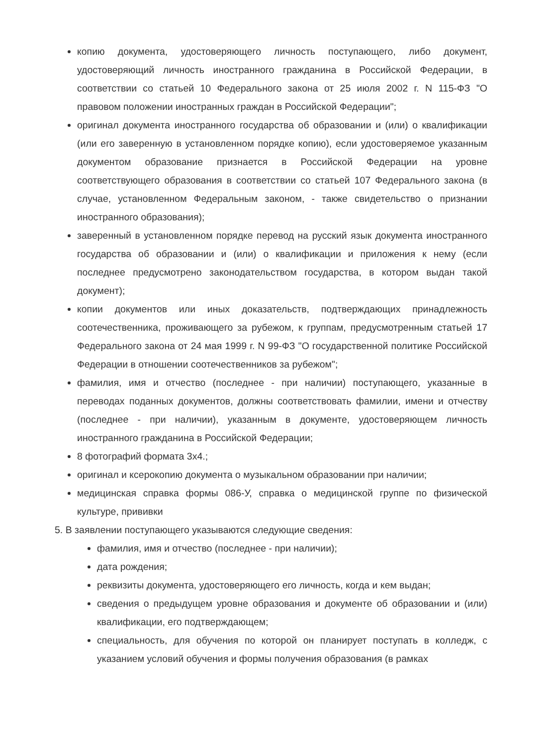копию документа, удостоверяющего личность поступающего, либо документ, удостоверяющий личность иностранного гражданина в Российской Федерации, в соответствии со статьей 10 Федерального закона от 25 июля 2002 г. N 115-ФЗ "О правовом положении иностранных граждан в Российской Федерации";
оригинал документа иностранного государства об образовании и (или) о квалификации (или его заверенную в установленном порядке копию), если удостоверяемое указанным документом образование признается в Российской Федерации на уровне соответствующего образования в соответствии со статьей 107 Федерального закона (в случае, установленном Федеральным законом, - также свидетельство о признании иностранного образования);
заверенный в установленном порядке перевод на русский язык документа иностранного государства об образовании и (или) о квалификации и приложения к нему (если последнее предусмотрено законодательством государства, в котором выдан такой документ);
копии документов или иных доказательств, подтверждающих принадлежность соотечественника, проживающего за рубежом, к группам, предусмотренным статьей 17 Федерального закона от 24 мая 1999 г. N 99-ФЗ "О государственной политике Российской Федерации в отношении соотечественников за рубежом";
фамилия, имя и отчество (последнее - при наличии) поступающего, указанные в переводах поданных документов, должны соответствовать фамилии, имени и отчеству (последнее - при наличии), указанным в документе, удостоверяющем личность иностранного гражданина в Российской Федерации;
8 фотографий формата 3х4.;
оригинал и ксерокопию документа о музыкальном образовании при наличии;
медицинская справка формы 086-У, справка о медицинской группе по физической культуре, прививки
5. В заявлении поступающего указываются следующие сведения:
фамилия, имя и отчество (последнее - при наличии);
дата рождения;
реквизиты документа, удостоверяющего его личность, когда и кем выдан;
сведения о предыдущем уровне образования и документе об образовании и (или) квалификации, его подтверждающем;
специальность, для обучения по которой он планирует поступать в колледж, с указанием условий обучения и формы получения образования (в рамках